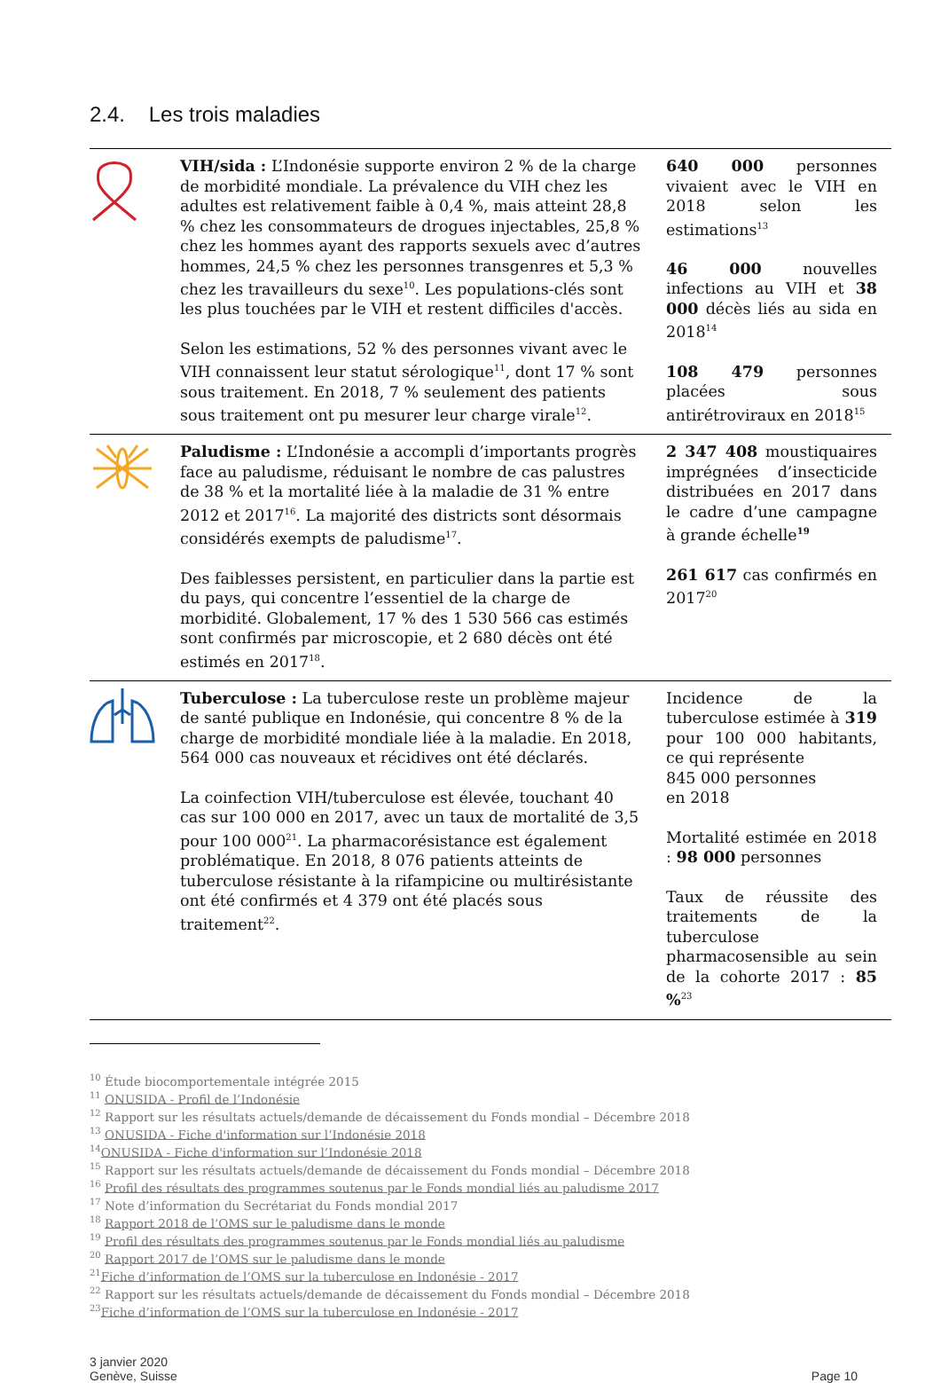2.4. Les trois maladies
| | VIH/sida : L’Indonésie supporte environ 2 % de la charge de morbidité mondiale. La prévalence du VIH chez les adultes est relativement faible à 0,4 %, mais atteint 28,8 % chez les consommateurs de drogues injectables, 25,8 % chez les hommes ayant des rapports sexuels avec d’autres hommes, 24,5 % chez les personnes transgenres et 5,3 % chez les travailleurs du sexe<sup>10</sup>. Les populations-clés sont les plus touchées par le VIH et restent difficiles d'accès. Selon les estimations, 52 % des personnes vivant avec le VIH connaissent leur statut sérologique<sup>11</sup>, dont 17 % sont sous traitement. En 2018, 7 % seulement des patients sous traitement ont pu mesurer leur charge virale<sup>12</sup>. | 640 000 personnes vivaient avec le VIH en 2018 selon les estimations<sup>13</sup> 46 000 nouvelles infections au VIH et 38 000 décès liés au sida en 2018<sup>14</sup> 108 479 personnes placées sous antirétroviraux en 2018<sup>15</sup> |
| | Paludisme : L’Indonésie a accompli d’importants progrès face au paludisme, réduisant le nombre de cas palustres de 38 % et la mortalité liée à la maladie de 31 % entre 2012 et 2017<sup>16</sup>. La majorité des districts sont désormais considérés exempts de paludisme<sup>17</sup>. Des faiblesses persistent, en particulier dans la partie est du pays, qui concentre l’essentiel de la charge de morbidité. Globalement, 17 % des 1 530 566 cas estimés sont confirmés par microscopie, et 2 680 décès ont été estimés en 2017<sup>18</sup>. | 2 347 408 moustiquaires imprégnées d’insecticide distribuées en 2017 dans le cadre d’une campagne à grande échelle<sup>19</sup> 261 617 cas confirmés en 2017<sup>20</sup> |
| | Tuberculose : La tuberculose reste un problème majeur de santé publique en Indonésie, qui concentre 8 % de la charge de morbidité mondiale liée à la maladie. En 2018, 564 000 cas nouveaux et récidives ont été déclarés. La coinfection VIH/tuberculose est élevée, touchant 40 cas sur 100 000 en 2017, avec un taux de mortalité de 3,5 pour 100 000<sup>21</sup>. La pharmacorésistance est également problématique. En 2018, 8 076 patients atteints de tuberculose résistante à la rifampicine ou multirésistante ont été confirmés et 4 379 ont été placés sous traitement<sup>22</sup>. | Incidence de la tuberculose estimée à 319 pour 100 000 habitants, ce qui représente 845 000 personnes en 2018 Mortalité estimée en 2018 : 98 000 personnes Taux de réussite des traitements de la tuberculose pharmacosensible au sein de la cohorte 2017 : 85 %<sup>23</sup> |
<sup>10</sup> Étude biocomportementale intégrée 2015
<sup>11</sup> ONUSIDA - Profil de l’Indonésie
<sup>12</sup> Rapport sur les résultats actuels/demande de décaissement du Fonds mondial – Décembre 2018
<sup>13</sup> ONUSIDA - Fiche d'information sur l’Indonésie 2018
<sup>14</sup>ONUSIDA - Fiche d'information sur l’Indonésie 2018
<sup>15</sup> Rapport sur les résultats actuels/demande de décaissement du Fonds mondial – Décembre 2018
<sup>16</sup> Profil des résultats des programmes soutenus par le Fonds mondial liés au paludisme 2017
<sup>17</sup> Note d’information du Secrétariat du Fonds mondial 2017
<sup>18</sup> Rapport 2018 de l’OMS sur le paludisme dans le monde
<sup>19</sup> Profil des résultats des programmes soutenus par le Fonds mondial liés au paludisme
<sup>20</sup> Rapport 2017 de l’OMS sur le paludisme dans le monde
<sup>21</sup> Fiche d’information de l’OMS sur la tuberculose en Indonésie - 2017
<sup>22</sup> Rapport sur les résultats actuels/demande de décaissement du Fonds mondial – Décembre 2018
<sup>23</sup> Fiche d’information de l’OMS sur la tuberculose en Indonésie - 2017
3 janvier 2020
Genève, Suisse
Page 10